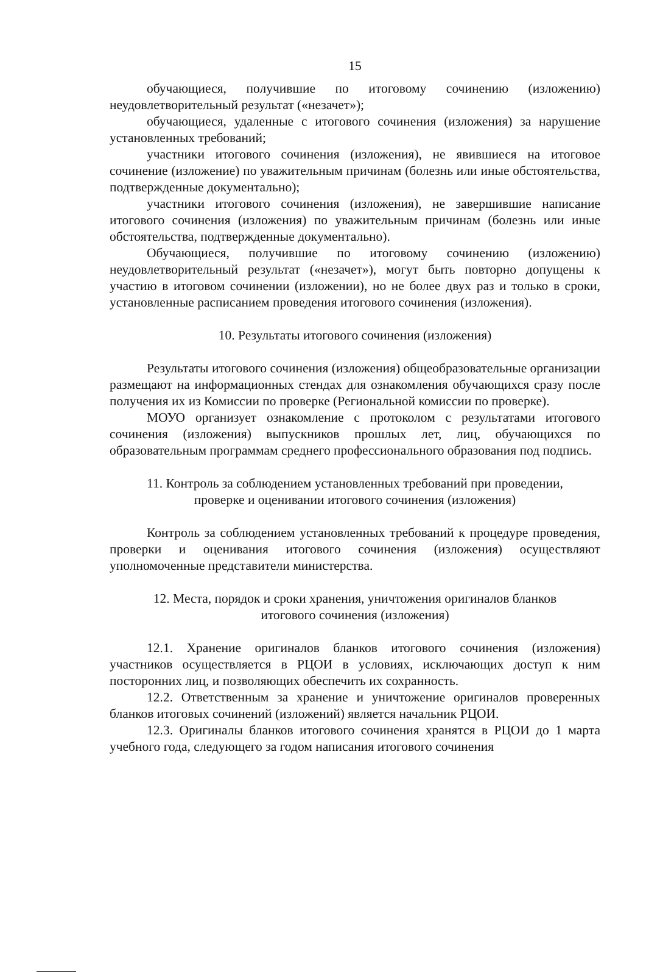15
обучающиеся, получившие по итоговому сочинению (изложению) неудовлетворительный результат («незачет»);
обучающиеся, удаленные с итогового сочинения (изложения) за нарушение установленных требований;
участники итогового сочинения (изложения), не явившиеся на итоговое сочинение (изложение) по уважительным причинам (болезнь или иные обстоятельства, подтвержденные документально);
участники итогового сочинения (изложения), не завершившие написание итогового сочинения (изложения) по уважительным причинам (болезнь или иные обстоятельства, подтвержденные документально).
Обучающиеся, получившие по итоговому сочинению (изложению) неудовлетворительный результат («незачет»), могут быть повторно допущены к участию в итоговом сочинении (изложении), но не более двух раз и только в сроки, установленные расписанием проведения итогового сочинения (изложения).
10. Результаты итогового сочинения (изложения)
Результаты итогового сочинения (изложения) общеобразовательные организации размещают на информационных стендах для ознакомления обучающихся сразу после получения их из Комиссии по проверке (Региональной комиссии по проверке).
МОУО организует ознакомление с протоколом с результатами итогового сочинения (изложения) выпускников прошлых лет, лиц, обучающихся по образовательным программам среднего профессионального образования под подпись.
11. Контроль за соблюдением установленных требований при проведении,
проверке и оценивании итогового сочинения (изложения)
Контроль за соблюдением установленных требований к процедуре проведения, проверки и оценивания итогового сочинения (изложения) осуществляют уполномоченные представители министерства.
12. Места, порядок и сроки хранения, уничтожения оригиналов бланков
итогового сочинения (изложения)
12.1. Хранение оригиналов бланков итогового сочинения (изложения) участников осуществляется в РЦОИ в условиях, исключающих доступ к ним посторонних лиц, и позволяющих обеспечить их сохранность.
12.2. Ответственным за хранение и уничтожение оригиналов проверенных бланков итоговых сочинений (изложений) является начальник РЦОИ.
12.3. Оригиналы бланков итогового сочинения хранятся в РЦОИ до 1 марта учебного года, следующего за годом написания итогового сочинения